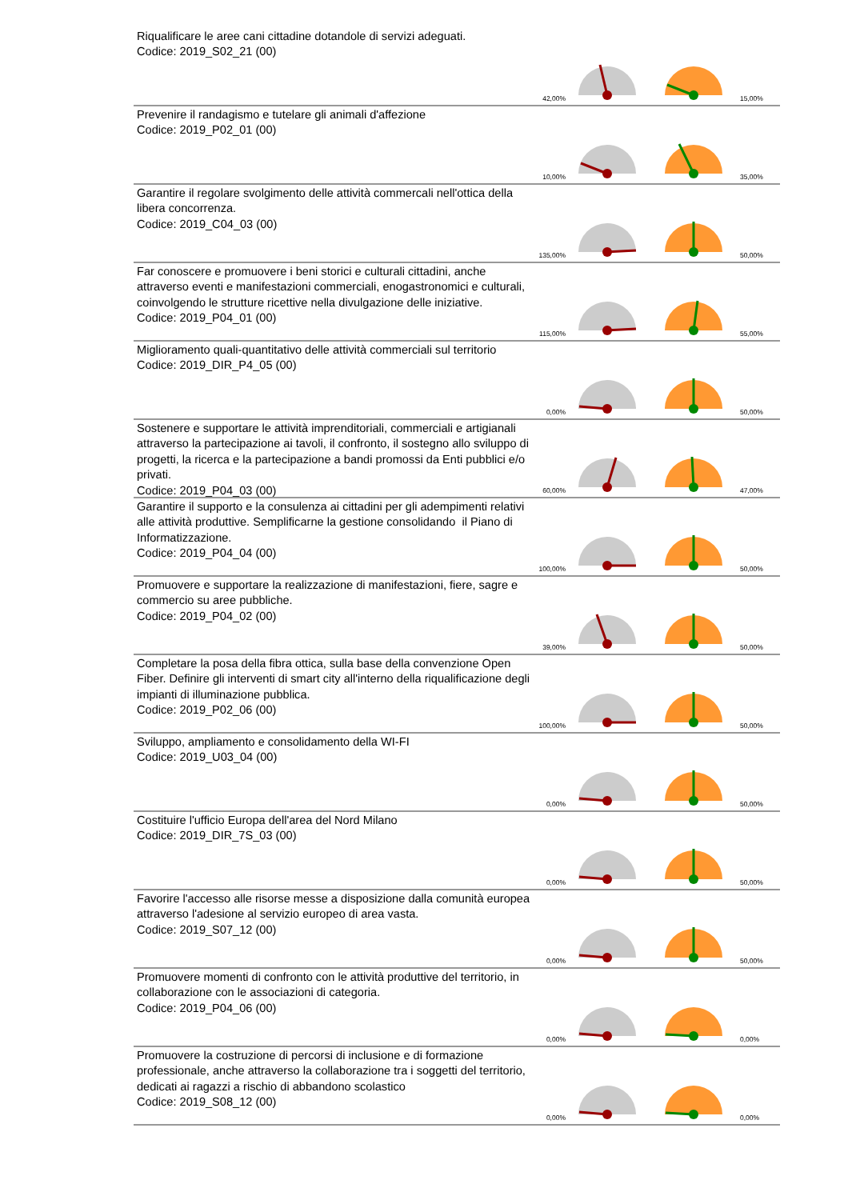Riqualificare le aree cani cittadine dotandole di servizi adeguati.
Codice: 2019_S02_21 (00)
42,00% 15,00%
Prevenire il randagismo e tutelare gli animali d'affezione
Codice: 2019_P02_01 (00)
10,00% 35,00%
Garantire il regolare svolgimento delle attività commercali nell'ottica della libera concorrenza.
Codice: 2019_C04_03 (00)
135,00% 50,00%
Far conoscere e promuovere i beni storici e culturali cittadini, anche attraverso eventi e manifestazioni commerciali, enogastronomici e culturali, coinvolgendo le strutture ricettive nella divulgazione delle iniziative.
Codice: 2019_P04_01 (00)
115,00% 55,00%
Miglioramento quali-quantitativo delle attività commerciali sul territorio
Codice: 2019_DIR_P4_05 (00)
0,00% 50,00%
Sostenere e supportare le attività imprenditoriali, commerciali e artigianali attraverso la partecipazione ai tavoli, il confronto, il sostegno allo sviluppo di progetti, la ricerca e la partecipazione a bandi promossi da Enti pubblici e/o privati.
Codice: 2019_P04_03 (00)
60,00% 47,00%
Garantire il supporto e la consulenza ai cittadini per gli adempimenti relativi alle attività produttive. Semplificarne la gestione consolidando il Piano di Informatizzazione.
Codice: 2019_P04_04 (00)
100,00% 50,00%
Promuovere e supportare la realizzazione di manifestazioni, fiere, sagre e commercio su aree pubbliche.
Codice: 2019_P04_02 (00)
39,00% 50,00%
Completare la posa della fibra ottica, sulla base della convenzione Open Fiber. Definire gli interventi di smart city all'interno della riqualificazione degli impianti di illuminazione pubblica.
Codice: 2019_P02_06 (00)
100,00% 50,00%
Sviluppo, ampliamento e consolidamento della WI-FI
Codice: 2019_U03_04 (00)
0,00% 50,00%
Costituire l'ufficio Europa dell'area del Nord Milano
Codice: 2019_DIR_7S_03 (00)
0,00% 50,00%
Favorire l'accesso alle risorse messe a disposizione dalla comunità europea attraverso l'adesione al servizio europeo di area vasta.
Codice: 2019_S07_12 (00)
0,00% 50,00%
Promuovere momenti di confronto con le attività produttive del territorio, in collaborazione con le associazioni di categoria.
Codice: 2019_P04_06 (00)
0,00% 0,00%
Promuovere la costruzione di percorsi di inclusione e di formazione professionale, anche attraverso la collaborazione tra i soggetti del territorio, dedicati ai ragazzi a rischio di abbandono scolastico
Codice: 2019_S08_12 (00)
0,00% 0,00%